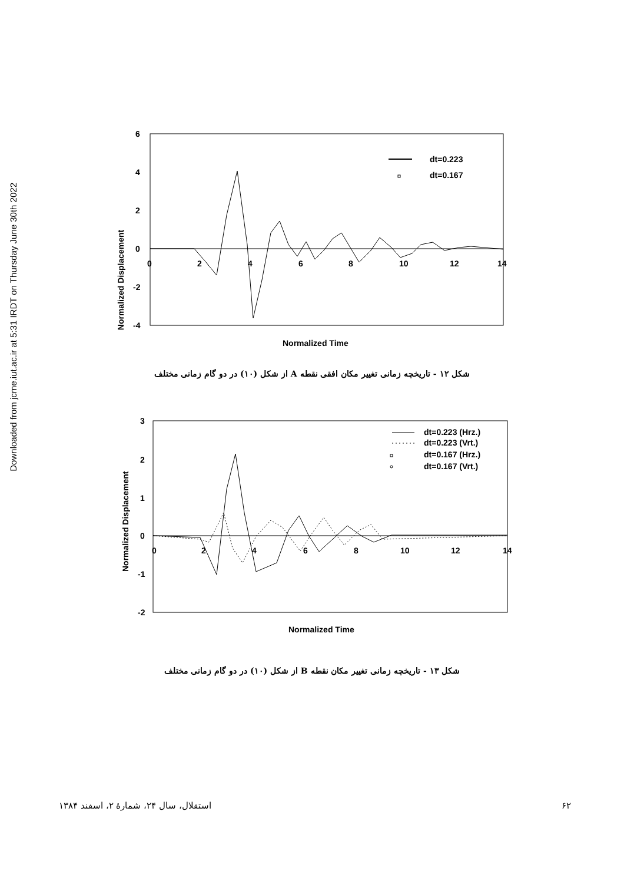Downloaded from jcme.iut.ac.ir at 5:31 IRDT on Thursday June 30th 2022
6
4
2
0
-2
-4
0
2
4
6
8
10
12
14
Normalized Displacement
Normalized Time
dt=0.223
dt=0.167
شکل ۱۲ - تاریخچه زمانی تغییر مکان افقی نقطه A از شکل (۱۰) در دو گام زمانی مختلف
3
2
1
0
-1
-2
0
2
4
6
8
10
12
14
Normalized Displacement
Normalized Time
dt=0.223 (Hrz.)
dt=0.223 (Vrt.)
dt=0.167 (Hrz.)
dt=0.167 (Vrt.)
شکل ۱۳ - تاریخچه زمانی تغییر مکان نقطه B از شکل (۱۰) در دو گام زمانی مختلف
۶۲ استقلال، سال ۲۴، شمارۀ ۲، اسفند ۱۳۸۴